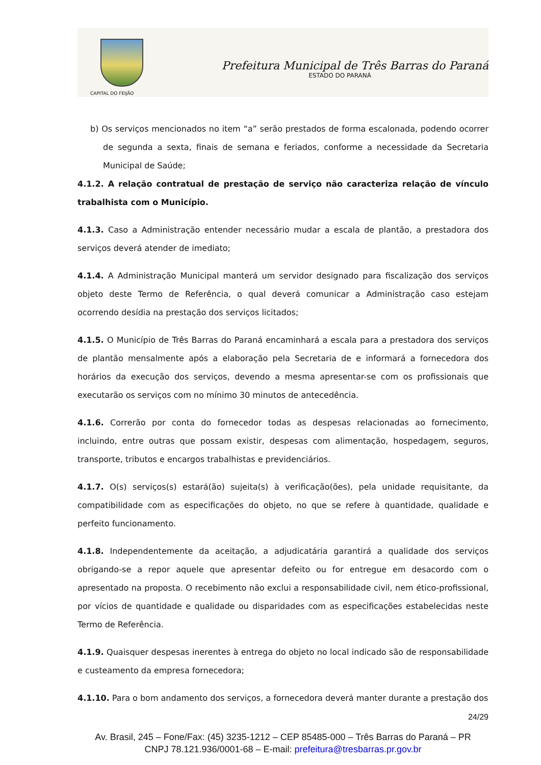CAPITAL DO FEIJÃO
Prefeitura Municipal de Três Barras do Paraná
ESTADO DO PARANÁ
b) Os serviços mencionados no item “a” serão prestados de forma escalonada, podendo ocorrer de segunda a sexta, finais de semana e feriados, conforme a necessidade da Secretaria Municipal de Saúde;
4.1.2. A relação contratual de prestação de serviço não caracteriza relação de vínculo trabalhista com o Município.
4.1.3. Caso a Administração entender necessário mudar a escala de plantão, a prestadora dos serviços deverá atender de imediato;
4.1.4. A Administração Municipal manterá um servidor designado para fiscalização dos serviços objeto deste Termo de Referência, o qual deverá comunicar a Administração caso estejam ocorrendo desídia na prestação dos serviços licitados;
4.1.5. O Município de Três Barras do Paraná encaminhará a escala para a prestadora dos serviços de plantão mensalmente após a elaboração pela Secretaria de e informará a fornecedora dos horários da execução dos serviços, devendo a mesma apresentar-se com os profissionais que executarão os serviços com no mínimo 30 minutos de antecedência.
4.1.6. Correrão por conta do fornecedor todas as despesas relacionadas ao fornecimento, incluindo, entre outras que possam existir, despesas com alimentação, hospedagem, seguros, transporte, tributos e encargos trabalhistas e previdenciários.
4.1.7. O(s) serviços(s) estará(ão) sujeita(s) à verificação(ões), pela unidade requisitante, da compatibilidade com as especificações do objeto, no que se refere à quantidade, qualidade e perfeito funcionamento.
4.1.8. Independentemente da aceitação, a adjudicatária garantirá a qualidade dos serviços obrigando-se a repor aquele que apresentar defeito ou for entregue em desacordo com o apresentado na proposta. O recebimento não exclui a responsabilidade civil, nem ético-profissional, por vícios de quantidade e qualidade ou disparidades com as especificações estabelecidas neste Termo de Referência.
4.1.9. Quaisquer despesas inerentes à entrega do objeto no local indicado são de responsabilidade e custeamento da empresa fornecedora;
4.1.10. Para o bom andamento dos serviços, a fornecedora deverá manter durante a prestação dos
24/29
Av. Brasil, 245 – Fone/Fax: (45) 3235-1212 – CEP 85485-000 – Três Barras do Paraná – PR
CNPJ 78.121.936/0001-68 – E-mail: prefeitura@tresbarras.pr.gov.br